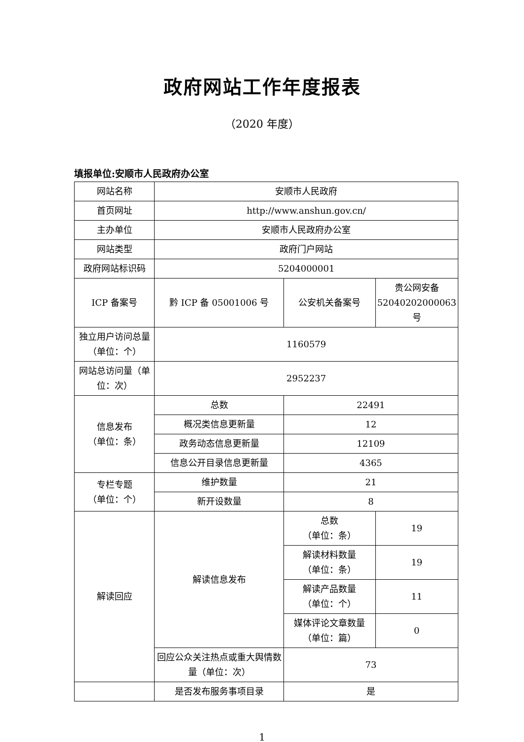政府网站工作年度报表
（2020 年度）
填报单位:安顺市人民政府办公室
| 网站名称 | 安顺市人民政府 | | |
| 首页网址 | http://www.anshun.gov.cn/ | | |
| 主办单位 | 安顺市人民政府办公室 | | |
| 网站类型 | 政府门户网站 | | |
| 政府网站标识码 | 5204000001 | | |
| ICP 备案号 | 黔 ICP 备 05001006 号 | 公安机关备案号 | 贵公网安备 52040202000063 号 |
| 独立用户访问总量（单位：个） | 1160579 | | |
| 网站总访问量（单位：次） | 2952237 | | |
| 信息发布 （单位：条） | 总数 | 22491 | |
| | 概况类信息更新量 | 12 | |
| | 政务动态信息更新量 | 12109 | |
| | 信息公开目录信息更新量 | 4365 | |
| 专栏专题 （单位：个） | 维护数量 | 21 | |
| | 新开设数量 | 8 | |
| 解读回应 | 解读信息发布 | 总数 （单位：条） | 19 |
| | | 解读材料数量 （单位：条） | 19 |
| | | 解读产品数量 （单位：个） | 11 |
| | | 媒体评论文章数量 （单位：篇） | 0 |
| | 回应公众关注热点或重大舆情数量（单位：次） | 73 | |
| | 是否发布服务事项目录 | 是 | |
1